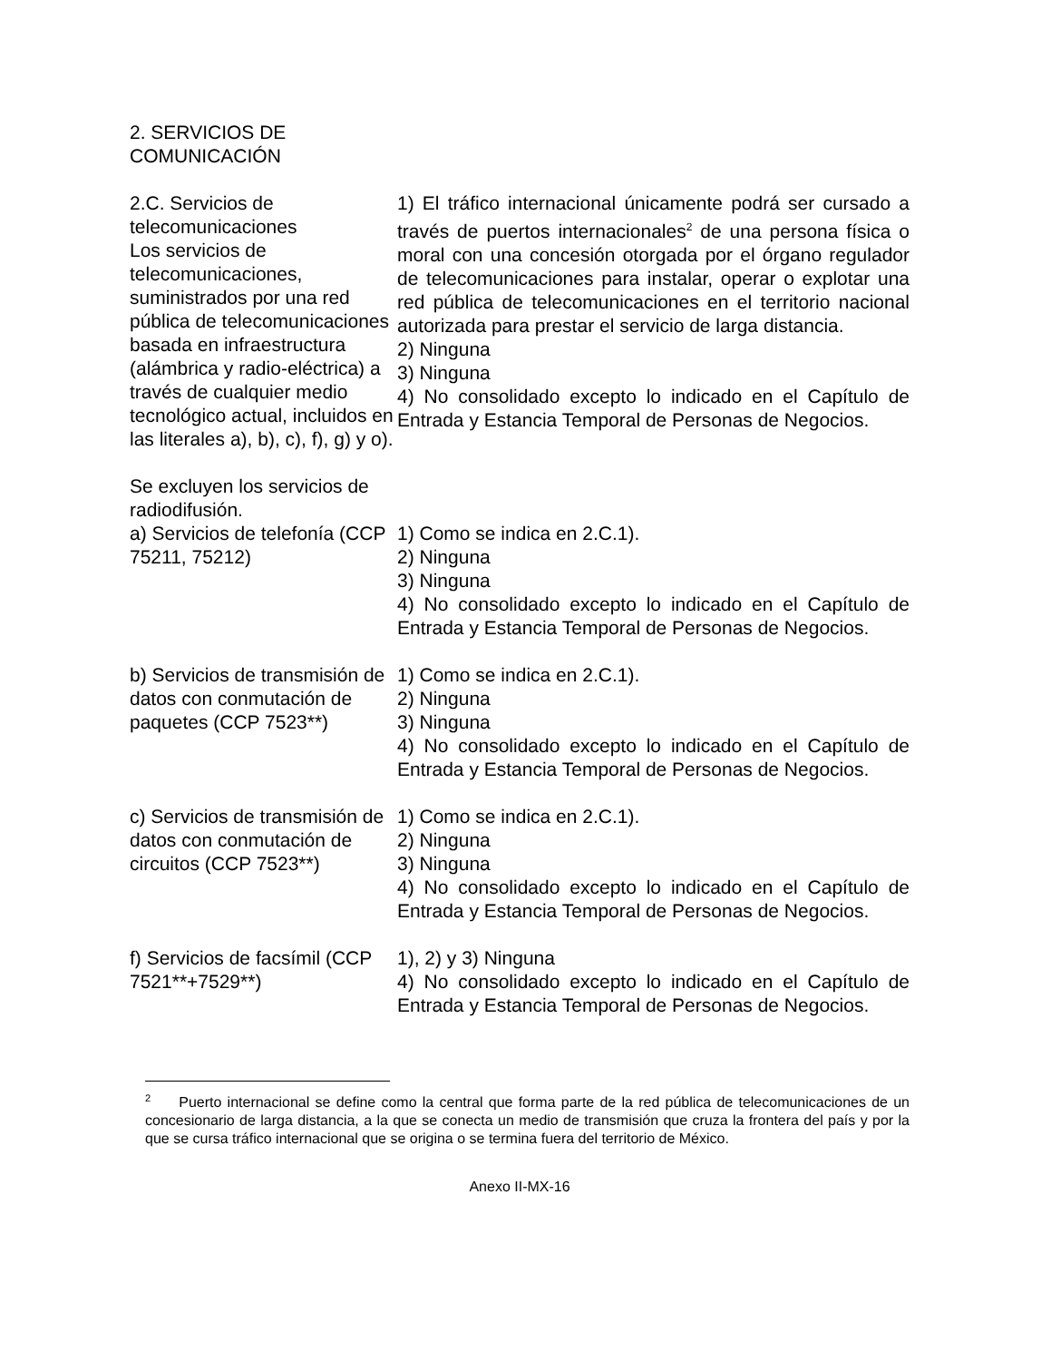2. SERVICIOS DE
COMUNICACIÓN
| 2.C. Servicios de telecomunicaciones Los servicios de telecomunicaciones, suministrados por una red pública de telecomunicaciones basada en infraestructura (alámbrica y radio-eléctrica) a través de cualquier medio tecnológico actual, incluidos en las literales a), b), c), f), g) y o). Se excluyen los servicios de radiodifusión. | 1) El tráfico internacional únicamente podrá ser cursado a través de puertos internacionales<sup>2</sup> de una persona física o moral con una concesión otorgada por el órgano regulador de telecomunicaciones para instalar, operar o explotar una red pública de telecomunicaciones en el territorio nacional autorizada para prestar el servicio de larga distancia. 2) Ninguna 3) Ninguna 4) No consolidado excepto lo indicado en el Capítulo de Entrada y Estancia Temporal de Personas de Negocios. |
| a) Servicios de telefonía (CCP 75211, 75212) | 1) Como se indica en 2.C.1). 2) Ninguna 3) Ninguna 4) No consolidado excepto lo indicado en el Capítulo de Entrada y Estancia Temporal de Personas de Negocios. |
| b) Servicios de transmisión de datos con conmutación de paquetes (CCP 7523**) | 1) Como se indica en 2.C.1). 2) Ninguna 3) Ninguna 4) No consolidado excepto lo indicado en el Capítulo de Entrada y Estancia Temporal de Personas de Negocios. |
| c) Servicios de transmisión de datos con conmutación de circuitos (CCP 7523**) | 1) Como se indica en 2.C.1). 2) Ninguna 3) Ninguna 4) No consolidado excepto lo indicado en el Capítulo de Entrada y Estancia Temporal de Personas de Negocios. |
| f) Servicios de facsímil (CCP 7521**+7529**) | 1), 2) y 3) Ninguna 4) No consolidado excepto lo indicado en el Capítulo de Entrada y Estancia Temporal de Personas de Negocios. |
<sup>2</sup> Puerto internacional se define como la central que forma parte de la red pública de telecomunicaciones de un concesionario de larga distancia, a la que se conecta un medio de transmisión que cruza la frontera del país y por la que se cursa tráfico internacional que se origina o se termina fuera del territorio de México.
Anexo II-MX-16